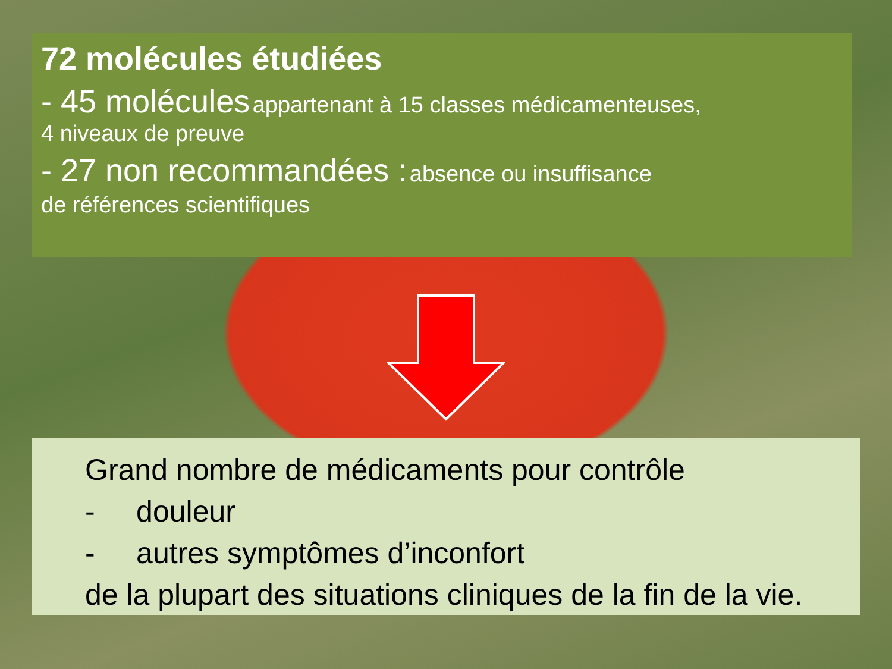72 molécules étudiées
- 45 molécules appartenant à 15 classes médicamenteuses,
4 niveaux de preuve
- 27 non recommandées : absence ou insuffisance
de références scientifiques
Grand nombre de médicaments pour contrôle
- douleur
- autres symptômes d’inconfort
de la plupart des situations cliniques de la fin de la vie.